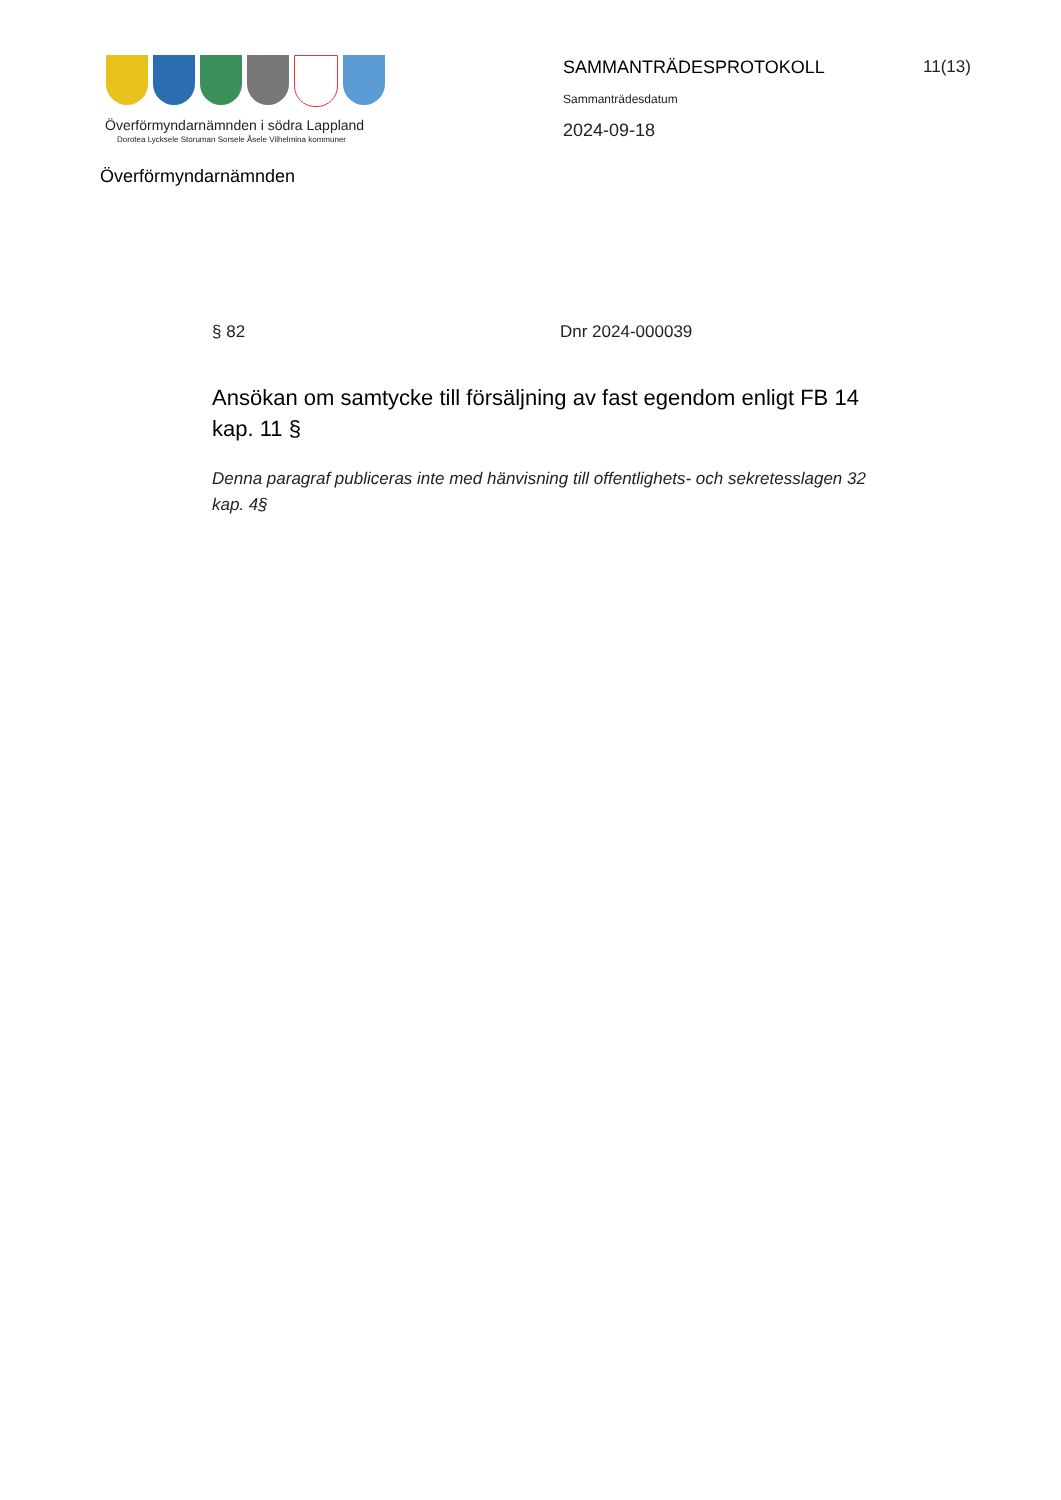Överförmyndarnämnden i södra Lappland
Dorotea Lycksele Storuman Sorsele Åsele Vilhelmina kommuner
Överförmyndarnämnden
SAMMANTRÄDESPROTOKOLL
Sammanträdesdatum
2024-09-18
11(13)
§ 82 Dnr 2024-000039
Ansökan om samtycke till försäljning av fast egendom enligt FB 14 kap. 11 §
Denna paragraf publiceras inte med hänvisning till offentlighets- och sekretesslagen 32 kap. 4§